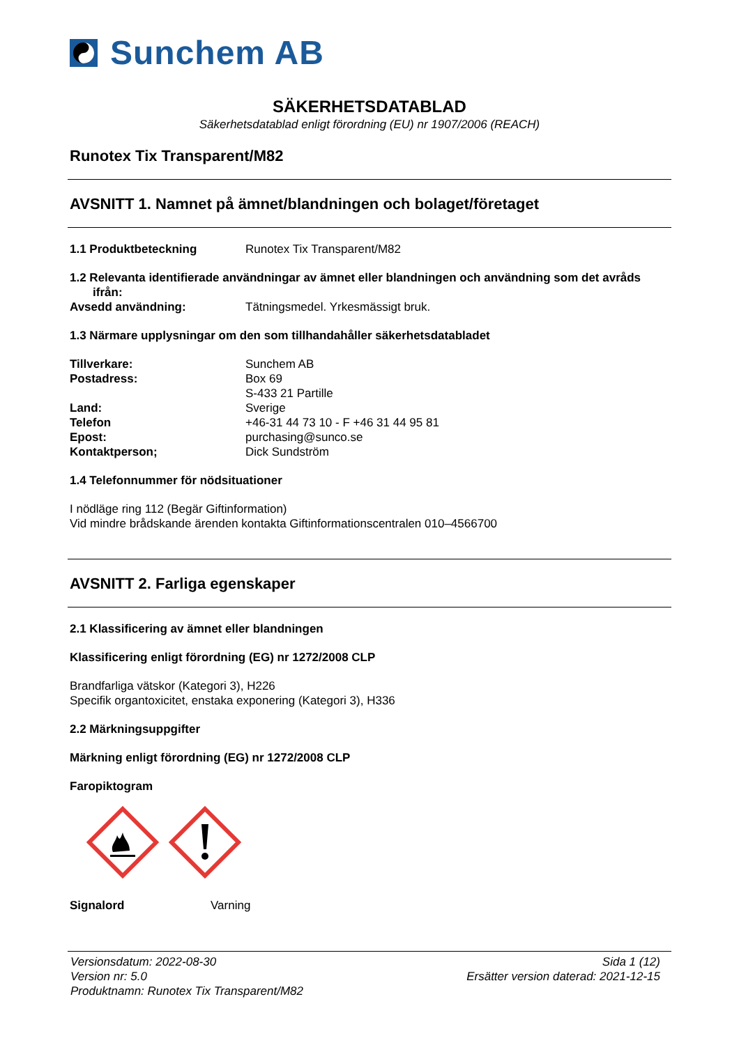Sunchem AB
SÄKERHETSDATABLAD
Säkerhetsdatablad enligt förordning (EU) nr 1907/2006 (REACH)
Runotex Tix Transparent/M82
AVSNITT 1. Namnet på ämnet/blandningen och bolaget/företaget
1.1 Produktbeteckning Runotex Tix Transparent/M82
1.2 Relevanta identifierade användningar av ämnet eller blandningen och användning som det avråds
ifrån:
Avsedd användning: Tätningsmedel. Yrkesmässigt bruk.
1.3 Närmare upplysningar om den som tillhandahåller säkerhetsdatabladet
Tillverkare: Sunchem AB
Postadress: Box 69
S-433 21 Partille
Land: Sverige
Telefon +46-31 44 73 10 - F +46 31 44 95 81
Epost: purchasing@sunco.se
Kontaktperson; Dick Sundström
1.4 Telefonnummer för nödsituationer
I nödläge ring 112 (Begär Giftinformation)
Vid mindre brådskande ärenden kontakta Giftinformationscentralen 010–4566700
AVSNITT 2. Farliga egenskaper
2.1 Klassificering av ämnet eller blandningen
Klassificering enligt förordning (EG) nr 1272/2008 CLP
Brandfarliga vätskor (Kategori 3), H226
Specifik organtoxicitet, enstaka exponering (Kategori 3), H336
2.2 Märkningsuppgifter
Märkning enligt förordning (EG) nr 1272/2008 CLP
Faropiktogram
Signalord Varning
Versionsdatum: 2022-08-30
Version nr: 5.0
Produktnamn: Runotex Tix Transparent/M82
Sida 1 (12)
Ersätter version daterad: 2021-12-15